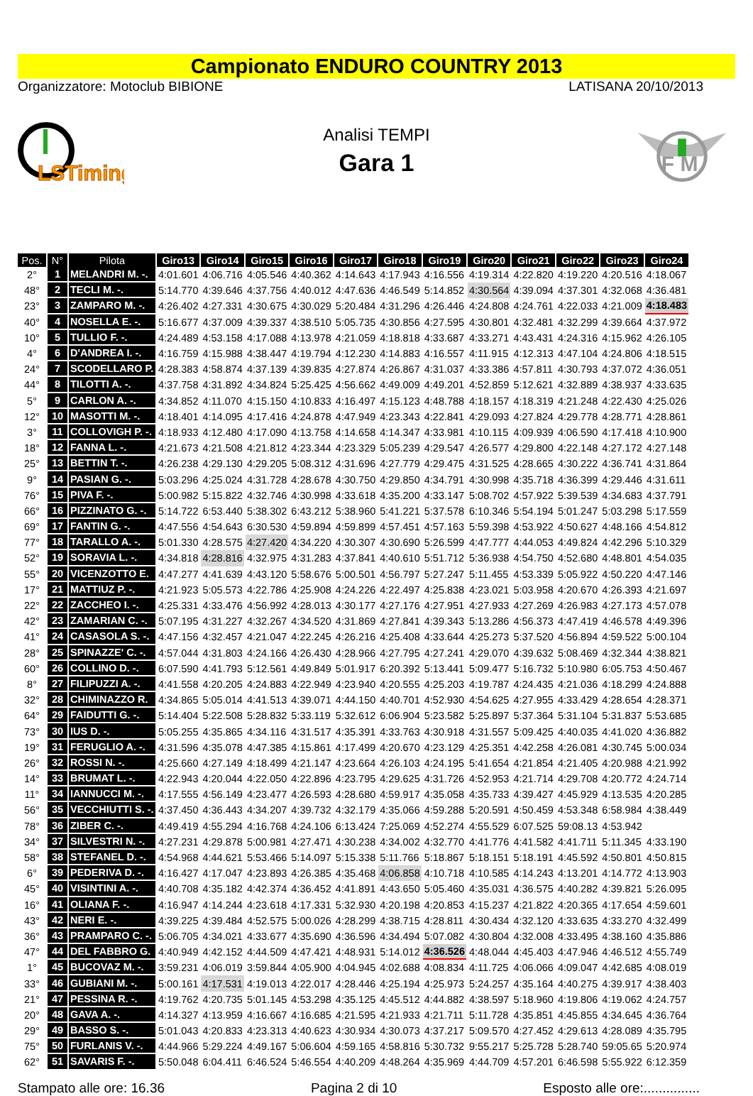Campionato ENDURO COUNTRY 2013
Organizzatore: Motoclub BIBIONE LATISANA 20/10/2013
LSTiming
Analisi TEMPI
Gara 1
F M
| Pos. | N° | Pilota | Giro13 | Giro14 | Giro15 | Giro16 | Giro17 | Giro18 | Giro19 | Giro20 | Giro21 | Giro22 | Giro23 | Giro24 |
| --- | --- | --- | --- | --- | --- | --- | --- | --- | --- | --- | --- | --- | --- | --- |
| 2° | 1 | MELANDRI M. -. | 4:01.601 | 4:06.716 | 4:05.546 | 4:40.362 | 4:14.643 | 4:17.943 | 4:16.556 | 4:19.314 | 4:22.820 | 4:19.220 | 4:20.516 | 4:18.067 |
| 48° | 2 | TECLI M. -. | 5:14.770 | 4:39.646 | 4:37.756 | 4:40.012 | 4:47.636 | 4:46.549 | 5:14.852 | 4:30.564 | 4:39.094 | 4:37.301 | 4:32.068 | 4:36.481 |
| 23° | 3 | ZAMPARO M. -. | 4:26.402 | 4:27.331 | 4:30.675 | 4:30.029 | 5:20.484 | 4:31.296 | 4:26.446 | 4:24.808 | 4:24.761 | 4:22.033 | 4:21.009 | 4:18.483 |
| 40° | 4 | NOSELLA E. -. | 5:16.677 | 4:37.009 | 4:39.337 | 4:38.510 | 5:05.735 | 4:30.856 | 4:27.595 | 4:30.801 | 4:32.481 | 4:32.299 | 4:39.664 | 4:37.972 |
| 10° | 5 | TULLIO F. -. | 4:24.489 | 4:53.158 | 4:17.088 | 4:13.978 | 4:21.059 | 4:18.818 | 4:33.687 | 4:33.271 | 4:43.431 | 4:24.316 | 4:15.962 | 4:26.105 |
| 4° | 6 | D'ANDREA I. -. | 4:16.759 | 4:15.988 | 4:38.447 | 4:19.794 | 4:12.230 | 4:14.883 | 4:16.557 | 4:11.915 | 4:12.313 | 4:47.104 | 4:24.806 | 4:18.515 |
| 24° | 7 | SCODELLARO P. | 4:28.383 | 4:58.874 | 4:37.139 | 4:39.835 | 4:27.874 | 4:26.867 | 4:31.037 | 4:33.386 | 4:57.811 | 4:30.793 | 4:37.072 | 4:36.051 |
| 44° | 8 | TILOTTI A. -. | 4:37.758 | 4:31.892 | 4:34.824 | 5:25.425 | 4:56.662 | 4:49.009 | 4:49.201 | 4:52.859 | 5:12.621 | 4:32.889 | 4:38.937 | 4:33.635 |
| 5° | 9 | CARLON A. -. | 4:34.852 | 4:11.070 | 4:15.150 | 4:10.833 | 4:16.497 | 4:15.123 | 4:48.788 | 4:18.157 | 4:18.319 | 4:21.248 | 4:22.430 | 4:25.026 |
| 12° | 10 | MASOTTI M. -. | 4:18.401 | 4:14.095 | 4:17.416 | 4:24.878 | 4:47.949 | 4:23.343 | 4:22.841 | 4:29.093 | 4:27.824 | 4:29.778 | 4:28.771 | 4:28.861 |
| 3° | 11 | COLLOVIGH P. -. | 4:18.933 | 4:12.480 | 4:17.090 | 4:13.758 | 4:14.658 | 4:14.347 | 4:33.981 | 4:10.115 | 4:09.939 | 4:06.590 | 4:17.418 | 4:10.900 |
| 18° | 12 | FANNA L. -. | 4:21.673 | 4:21.508 | 4:21.812 | 4:23.344 | 4:23.329 | 5:05.239 | 4:29.547 | 4:26.577 | 4:29.800 | 4:22.148 | 4:27.172 | 4:27.148 |
| 25° | 13 | BETTIN T. -. | 4:26.238 | 4:29.130 | 4:29.205 | 5:08.312 | 4:31.696 | 4:27.779 | 4:29.475 | 4:31.525 | 4:28.665 | 4:30.222 | 4:36.741 | 4:31.864 |
| 9° | 14 | PASIAN G. -. | 5:03.296 | 4:25.024 | 4:31.728 | 4:28.678 | 4:30.750 | 4:29.850 | 4:34.791 | 4:30.998 | 4:35.718 | 4:36.399 | 4:29.446 | 4:31.611 |
| 76° | 15 | PIVA F. -. | 5:00.982 | 5:15.822 | 4:32.746 | 4:30.998 | 4:33.618 | 4:35.200 | 4:33.147 | 5:08.702 | 4:57.922 | 5:39.539 | 4:34.683 | 4:37.791 |
| 66° | 16 | PIZZINATO G. -. | 5:14.722 | 6:53.440 | 5:38.302 | 6:43.212 | 5:38.960 | 5:41.221 | 5:37.578 | 6:10.346 | 5:54.194 | 5:01.247 | 5:03.298 | 5:17.559 |
| 69° | 17 | FANTIN G. -. | 4:47.556 | 4:54.643 | 6:30.530 | 4:59.894 | 4:59.899 | 4:57.451 | 4:57.163 | 5:59.398 | 4:53.922 | 4:50.627 | 4:48.166 | 4:54.812 |
| 77° | 18 | TARALLO A. -. | 5:01.330 | 4:28.575 | 4:27.420 | 4:34.220 | 4:30.307 | 4:30.690 | 5:26.599 | 4:47.777 | 4:44.053 | 4:49.824 | 4:42.296 | 5:10.329 |
| 52° | 19 | SORAVIA L. -. | 4:34.818 | 4:28.816 | 4:32.975 | 4:31.283 | 4:37.841 | 4:40.610 | 5:51.712 | 5:36.938 | 4:54.750 | 4:52.680 | 4:48.801 | 4:54.035 |
| 55° | 20 | VICENZOTTO E. | 4:47.277 | 4:41.639 | 4:43.120 | 5:58.676 | 5:00.501 | 4:56.797 | 5:27.247 | 5:11.455 | 4:53.339 | 5:05.922 | 4:50.220 | 4:47.146 |
| 17° | 21 | MATTIUZ P. -. | 4:21.923 | 5:05.573 | 4:22.786 | 4:25.908 | 4:24.226 | 4:22.497 | 4:25.838 | 4:23.021 | 5:03.958 | 4:20.670 | 4:26.393 | 4:21.697 |
| 22° | 22 | ZACCHEO I. -. | 4:25.331 | 4:33.476 | 4:56.992 | 4:28.013 | 4:30.177 | 4:27.176 | 4:27.951 | 4:27.933 | 4:27.269 | 4:26.983 | 4:27.173 | 4:57.078 |
| 42° | 23 | ZAMARIAN C. -. | 5:07.195 | 4:31.227 | 4:32.267 | 4:34.520 | 4:31.869 | 4:27.841 | 4:39.343 | 5:13.286 | 4:56.373 | 4:47.419 | 4:46.578 | 4:49.396 |
| 41° | 24 | CASASOLA S. -. | 4:47.156 | 4:32.457 | 4:21.047 | 4:22.245 | 4:26.216 | 4:25.408 | 4:33.644 | 4:25.273 | 5:37.520 | 4:56.894 | 4:59.522 | 5:00.104 |
| 28° | 25 | SPINAZZE' C. -. | 4:57.044 | 4:31.803 | 4:24.166 | 4:26.430 | 4:28.966 | 4:27.795 | 4:27.241 | 4:29.070 | 4:39.632 | 5:08.469 | 4:32.344 | 4:38.821 |
| 60° | 26 | COLLINO D. -. | 6:07.590 | 4:41.793 | 5:12.561 | 4:49.849 | 5:01.917 | 6:20.392 | 5:13.441 | 5:09.477 | 5:16.732 | 5:10.980 | 6:05.753 | 4:50.467 |
| 8° | 27 | FILIPUZZI A. -. | 4:41.558 | 4:20.205 | 4:24.883 | 4:22.949 | 4:23.940 | 4:20.555 | 4:25.203 | 4:19.787 | 4:24.435 | 4:21.036 | 4:18.299 | 4:24.888 |
| 32° | 28 | CHIMINAZZO R. | 4:34.865 | 5:05.014 | 4:41.513 | 4:39.071 | 4:44.150 | 4:40.701 | 4:52.930 | 4:54.625 | 4:27.955 | 4:33.429 | 4:28.654 | 4:28.371 |
| 64° | 29 | FAIDUTTI G. -. | 5:14.404 | 5:22.508 | 5:28.832 | 5:33.119 | 5:32.612 | 6:06.904 | 5:23.582 | 5:25.897 | 5:37.364 | 5:31.104 | 5:31.837 | 5:53.685 |
| 73° | 30 | IUS D. -. | 5:05.255 | 4:35.865 | 4:34.116 | 4:31.517 | 4:35.391 | 4:33.763 | 4:30.918 | 4:31.557 | 5:09.425 | 4:40.035 | 4:41.020 | 4:36.882 |
| 19° | 31 | FERUGLIO A. -. | 4:31.596 | 4:35.078 | 4:47.385 | 4:15.861 | 4:17.499 | 4:20.670 | 4:23.129 | 4:25.351 | 4:42.258 | 4:26.081 | 4:30.745 | 5:00.034 |
| 26° | 32 | ROSSI N. -. | 4:25.660 | 4:27.149 | 4:18.499 | 4:21.147 | 4:23.664 | 4:26.103 | 4:24.195 | 5:41.654 | 4:21.854 | 4:21.405 | 4:20.988 | 4:21.992 |
| 14° | 33 | BRUMAT L. -. | 4:22.943 | 4:20.044 | 4:22.050 | 4:22.896 | 4:23.795 | 4:29.625 | 4:31.726 | 4:52.953 | 4:21.714 | 4:29.708 | 4:20.772 | 4:24.714 |
| 11° | 34 | IANNUCCI M. -. | 4:17.555 | 4:56.149 | 4:23.477 | 4:26.593 | 4:28.680 | 4:59.917 | 4:35.058 | 4:35.733 | 4:39.427 | 4:45.929 | 4:13.535 | 4:20.285 |
| 56° | 35 | VECCHIUTTI S. -. | 4:37.450 | 4:36.443 | 4:34.207 | 4:39.732 | 4:32.179 | 4:35.066 | 4:59.288 | 5:20.591 | 4:50.459 | 4:53.348 | 6:58.984 | 4:38.449 |
| 78° | 36 | ZIBER C. -. | 4:49.419 | 4:55.294 | 4:16.768 | 4:24.106 | 6:13.424 | 7:25.069 | 4:52.274 | 4:55.529 | 6:07.525 | 59:08.13 | 4:53.942 | |
| 34° | 37 | SILVESTRI N. -. | 4:27.231 | 4:29.878 | 5:00.981 | 4:27.471 | 4:30.238 | 4:34.002 | 4:32.770 | 4:41.776 | 4:41.582 | 4:41.711 | 5:11.345 | 4:33.190 |
| 58° | 38 | STEFANEL D. -. | 4:54.968 | 4:44.621 | 5:53.466 | 5:14.097 | 5:15.338 | 5:11.766 | 5:18.867 | 5:18.151 | 5:18.191 | 4:45.592 | 4:50.801 | 4:50.815 |
| 6° | 39 | PEDERIVA D. -. | 4:16.427 | 4:17.047 | 4:23.893 | 4:26.385 | 4:35.468 | 4:06.858 | 4:10.718 | 4:10.585 | 4:14.243 | 4:13.201 | 4:14.772 | 4:13.903 |
| 45° | 40 | VISINTINI A. -. | 4:40.708 | 4:35.182 | 4:42.374 | 4:36.452 | 4:41.891 | 4:43.650 | 5:05.460 | 4:35.031 | 4:36.575 | 4:40.282 | 4:39.821 | 5:26.095 |
| 16° | 41 | OLIANA F. -. | 4:16.947 | 4:14.244 | 4:23.618 | 4:17.331 | 5:32.930 | 4:20.198 | 4:20.853 | 4:15.237 | 4:21.822 | 4:20.365 | 4:17.654 | 4:59.601 |
| 43° | 42 | NERI E. -. | 4:39.225 | 4:39.484 | 4:52.575 | 5:00.026 | 4:28.299 | 4:38.715 | 4:28.811 | 4:30.434 | 4:32.120 | 4:33.635 | 4:33.270 | 4:32.499 |
| 36° | 43 | PRAMPARO C. -. | 5:06.705 | 4:34.021 | 4:33.677 | 4:35.690 | 4:36.596 | 4:34.494 | 5:07.082 | 4:30.804 | 4:32.008 | 4:33.495 | 4:38.160 | 4:35.886 |
| 47° | 44 | DEL FABBRO G. | 4:40.949 | 4:42.152 | 4:44.509 | 4:47.421 | 4:48.931 | 5:14.012 | 4:36.526 | 4:48.044 | 4:45.403 | 4:47.946 | 4:46.512 | 4:55.749 |
| 1° | 45 | BUCOVAZ M. -. | 3:59.231 | 4:06.019 | 3:59.844 | 4:05.900 | 4:04.945 | 4:02.688 | 4:08.834 | 4:11.725 | 4:06.066 | 4:09.047 | 4:42.685 | 4:08.019 |
| 33° | 46 | GUBIANI M. -. | 5:00.161 | 4:17.531 | 4:19.013 | 4:22.017 | 4:28.446 | 4:25.194 | 4:25.973 | 5:24.257 | 4:35.164 | 4:40.275 | 4:39.917 | 4:38.403 |
| 21° | 47 | PESSINA R. -. | 4:19.762 | 4:20.735 | 5:01.145 | 4:53.298 | 4:35.125 | 4:45.512 | 4:44.882 | 4:38.597 | 5:18.960 | 4:19.806 | 4:19.062 | 4:24.757 |
| 20° | 48 | GAVA A. -. | 4:14.327 | 4:13.959 | 4:16.667 | 4:16.685 | 4:21.595 | 4:21.933 | 4:21.711 | 5:11.728 | 4:35.851 | 4:45.855 | 4:34.645 | 4:36.764 |
| 29° | 49 | BASSO S. -. | 5:01.043 | 4:20.833 | 4:23.313 | 4:40.623 | 4:30.934 | 4:30.073 | 4:37.217 | 5:09.570 | 4:27.452 | 4:29.613 | 4:28.089 | 4:35.795 |
| 75° | 50 | FURLANIS V. -. | 4:44.966 | 5:29.224 | 4:49.167 | 5:06.604 | 4:59.165 | 4:58.816 | 5:30.732 | 9:55.217 | 5:25.728 | 5:28.740 | 59:05.65 | 5:20.974 |
| 62° | 51 | SAVARIS F. -. | 5:50.048 | 6:04.411 | 6:46.524 | 5:46.554 | 4:40.209 | 4:48.264 | 4:35.969 | 4:44.709 | 4:57.201 | 6:46.598 | 5:55.922 | 6:12.359 |
Stampato alle ore: 16.36 Pagina 2 di 10 Esposto alle ore:...............